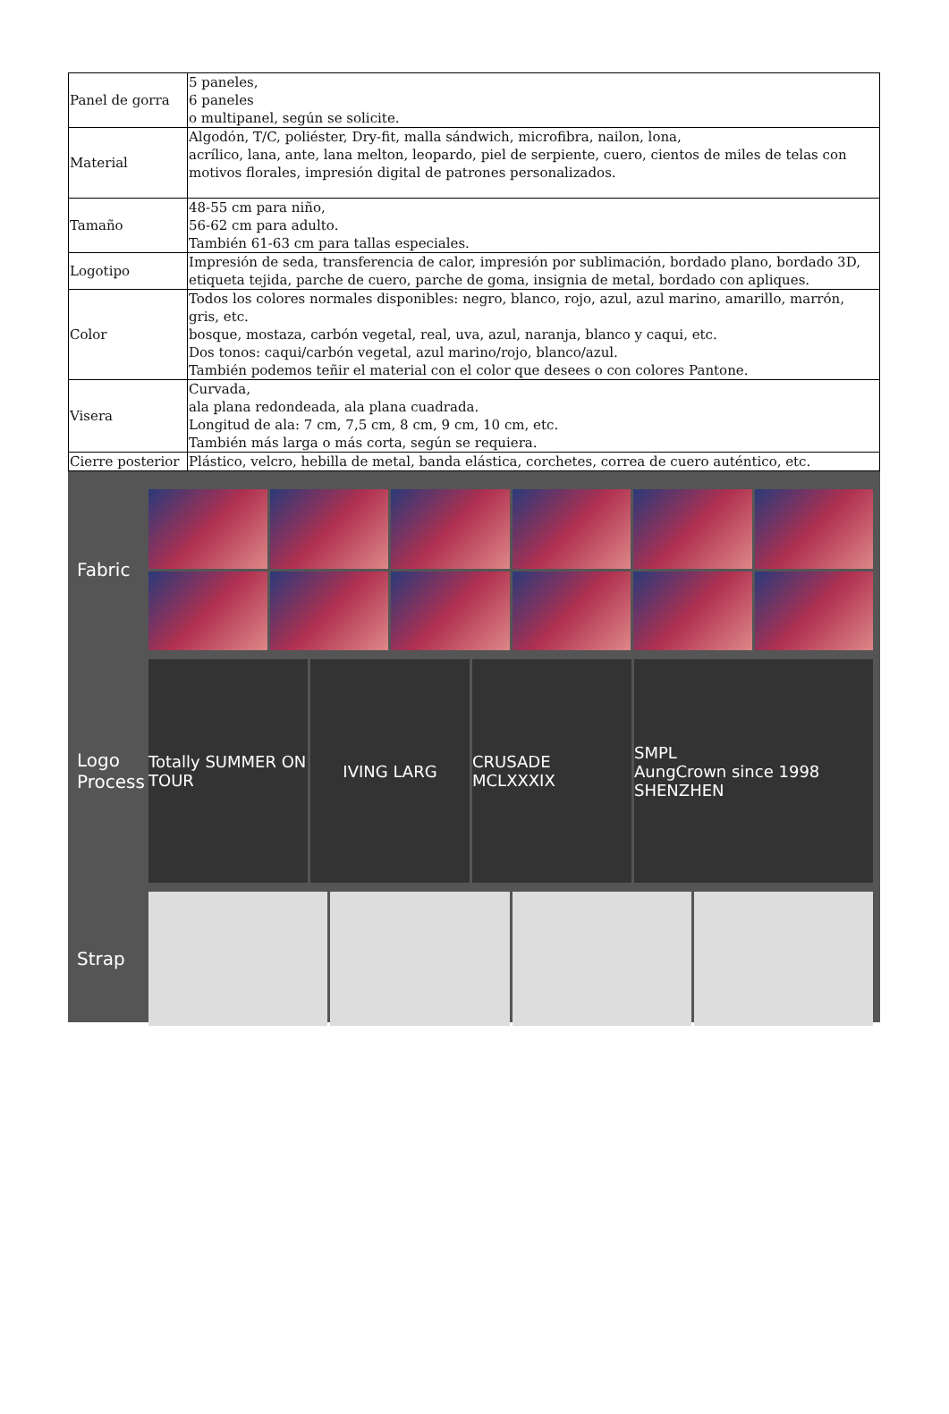| Panel de gorra | 5 paneles, 6 paneles o multipanel, según se solicite. |
| Material | Algodón, T/C, poliéster, Dry-fit, malla sándwich, microfibra, nailon, lona, acrílico, lana, ante, lana melton, leopardo, piel de serpiente, cuero, cientos de miles de telas con motivos florales, impresión digital de patrones personalizados. |
| Tamaño | 48-55 cm para niño, 56-62 cm para adulto. También 61-63 cm para tallas especiales. |
| Logotipo | Impresión de seda, transferencia de calor, impresión por sublimación, bordado plano, bordado 3D, etiqueta tejida, parche de cuero, parche de goma, insignia de metal, bordado con apliques. |
| Color | Todos los colores normales disponibles: negro, blanco, rojo, azul, azul marino, amarillo, marrón, gris, etc. bosque, mostaza, carbón vegetal, real, uva, azul, naranja, blanco y caqui, etc. Dos tonos: caqui/carbón vegetal, azul marino/rojo, blanco/azul. También podemos teñir el material con el color que desees o con colores Pantone. |
| Visera | Curvada, ala plana redondeada, ala plana cuadrada. Longitud de ala: 7 cm, 7,5 cm, 8 cm, 9 cm, 10 cm, etc. También más larga o más corta, según se requiera. |
| Cierre posterior | Plástico, velcro, hebilla de metal, banda elástica, corchetes, correa de cuero auténtico, etc. |
Fabric
Logo Process
Totally SUMMER ON TOUR
IVING LARG
CRUSADE MCLXXXIX
SMPL
AungCrown since 1998 SHENZHEN
Strap